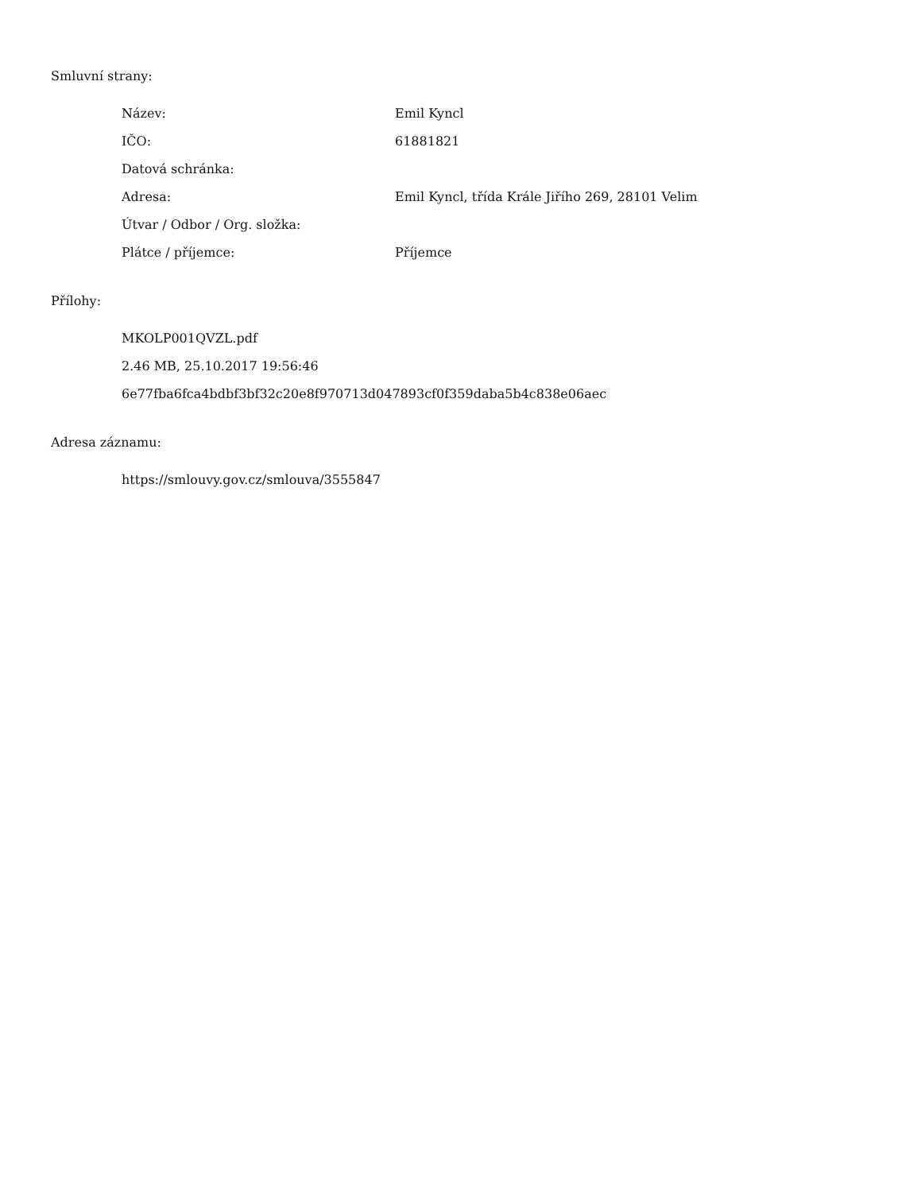Smluvní strany:
| Název: | Emil Kyncl |
| IČO: | 61881821 |
| Datová schránka: | |
| Adresa: | Emil Kyncl, třída Krále Jiřího 269, 28101 Velim |
| Útvar / Odbor / Org. složka: | |
| Plátce / příjemce: | Příjemce |
Přílohy:
MKOLP001QVZL.pdf
2.46 MB, 25.10.2017 19:56:46
6e77fba6fca4bdbf3bf32c20e8f970713d047893cf0f359daba5b4c838e06aec
Adresa záznamu:
https://smlouvy.gov.cz/smlouva/3555847